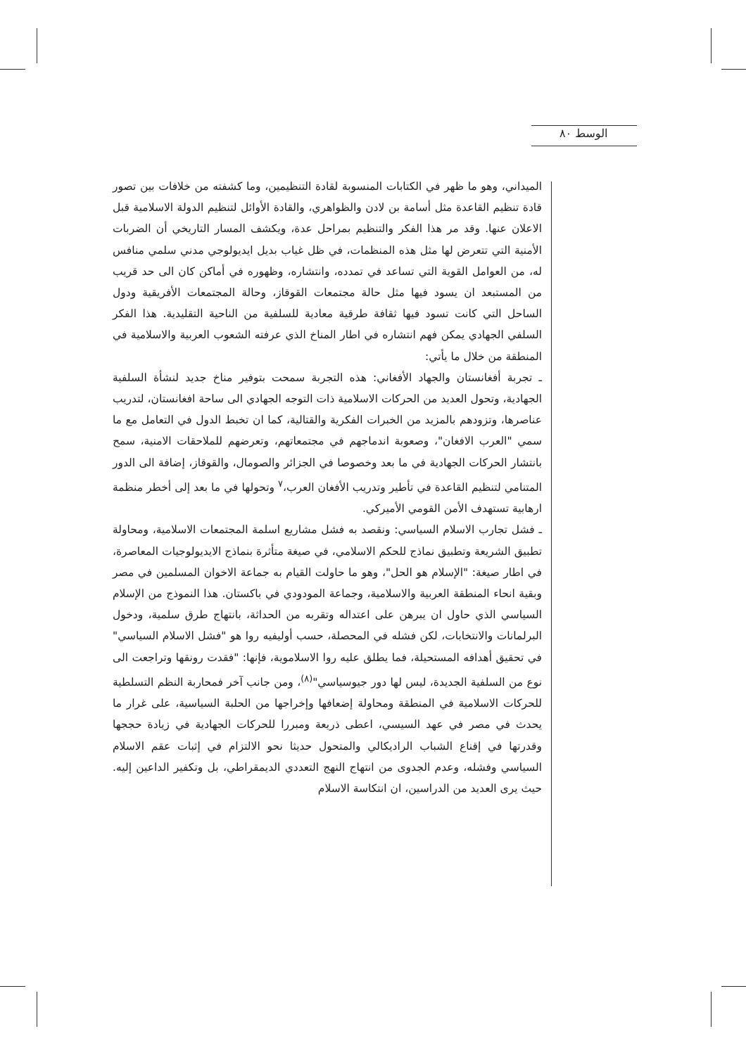الوسط ٨٠
الميداني، وهو ما ظهر في الكتابات المنسوبة لقادة التنظيمين، وما كشفته من خلافات بين تصور قادة تنظيم القاعدة مثل أسامة بن لادن والظواهري، والقادة الأوائل لتنظيم الدولة الاسلامية قبل الاعلان عنها. وقد مر هذا الفكر والتنظيم بمراحل عدة، ويكشف المسار التاريخي أن الضربات الأمنية التي تتعرض لها مثل هذه المنظمات، في ظل غياب بديل ايديولوجي مدني سلمي منافس له، من العوامل القوية التي تساعد في تمدده، وانتشاره، وظهوره في أماكن كان الى حد قريب من المستبعد ان يسود فيها مثل حالة مجتمعات القوقاز، وحالة المجتمعات الأفريقية ودول الساحل التي كانت تسود فيها ثقافة طرقية معادية للسلفية من الناحية التقليدية. هذا الفكر السلفي الجهادي يمكن فهم انتشاره في اطار المناخ الذي عرفته الشعوب العربية والاسلامية في المنطقة من خلال ما يأتي:
ـ تجربة أفغانستان والجهاد الأفغاني: هذه التجربة سمحت بتوفير مناخ جديد لنشأة السلفية الجهادية، وتحول العديد من الحركات الاسلامية ذات التوجه الجهادي الى ساحة افغانستان، لتدريب عناصرها، وتزودهم بالمزيد من الخبرات الفكرية والقتالية، كما ان تخبط الدول في التعامل مع ما سمي "العرب الافغان"، وصعوبة اندماجهم في مجتمعاتهم، وتعرضهم للملاحقات الامنية، سمح بانتشار الحركات الجهادية في ما بعد وخصوصا في الجزائر والصومال، والقوقاز، إضافة الى الدور المتنامي لتنظيم القاعدة في تأطير وتدريب الأفغان العرب،<sup>٧</sup> وتحولها في ما بعد إلى أخطر منظمة ارهابية تستهدف الأمن القومي الأميركي.
ـ فشل تجارب الاسلام السياسي: ونقصد به فشل مشاريع اسلمة المجتمعات الاسلامية، ومحاولة تطبيق الشريعة وتطبيق نماذج للحكم الاسلامي، في صيغة متأثرة بنماذج الايديولوجيات المعاصرة، في اطار صيغة: "الإسلام هو الحل"، وهو ما حاولت القيام به جماعة الاخوان المسلمين في مصر وبقية انحاء المنطقة العربية والاسلامية، وجماعة المودودي في باكستان. هذا النموذج من الإسلام السياسي الذي حاول ان يبرهن على اعتداله وتقربه من الحداثة، بانتهاج طرق سلمية، ودخول البرلمانات والانتخابات، لكن فشله في المحصلة، حسب أوليفيه روا هو "فشل الاسلام السياسي" في تحقيق أهدافه المستحيلة، فما يطلق عليه روا الاسلاموية، فإنها: "فقدت رونقها وتراجعت الى نوع من السلفية الجديدة، ليس لها دور جيوسياسي"<sup>(٨)</sup>، ومن جانب آخر فمحاربة النظم التسلطية للحركات الاسلامية في المنطقة ومحاولة إضعافها وإخراجها من الحلبة السياسية، على غرار ما يحدث في مصر في عهد السيسي، اعطى ذريعة ومبررا للحركات الجهادية في زيادة حججها وقدرتها في إقناع الشباب الراديكالي والمتحول حديثا نحو الالتزام في إثبات عقم الاسلام السياسي وفشله، وعدم الجدوى من انتهاج النهج التعددي الديمقراطي، بل وتكفير الداعين إليه. حيث يرى العديد من الدراسين، ان انتكاسة الاسلام